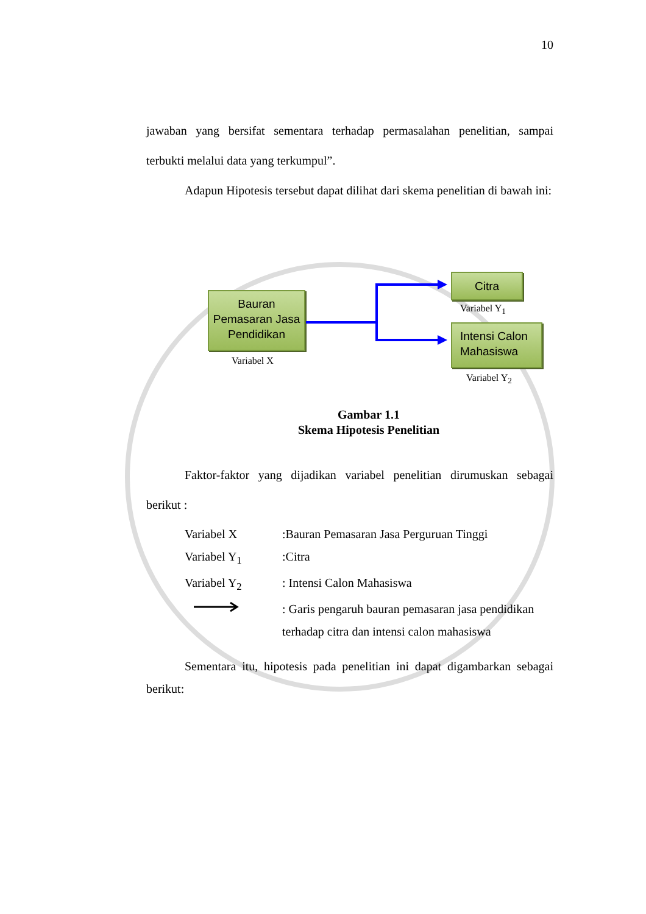10
jawaban yang bersifat sementara terhadap permasalahan penelitian, sampai terbukti melalui data yang terkumpul”.
Adapun Hipotesis tersebut dapat dilihat dari skema penelitian di bawah ini:
Bauran Pemasaran Jasa Pendidikan
Variabel X
Citra
Variabel Y<sub>1</sub>
Intensi Calon Mahasiswa
Variabel Y<sub>2</sub>
Gambar 1.1
Skema Hipotesis Penelitian
Faktor-faktor yang dijadikan variabel penelitian dirumuskan sebagai berikut :
Variabel X :Bauran Pemasaran Jasa Perguruan Tinggi
Variabel Y<sub>1</sub> :Citra
Variabel Y<sub>2</sub> : Intensi Calon Mahasiswa
: Garis pengaruh bauran pemasaran jasa pendidikan
terhadap citra dan intensi calon mahasiswa
Sementara itu, hipotesis pada penelitian ini dapat digambarkan sebagai berikut: